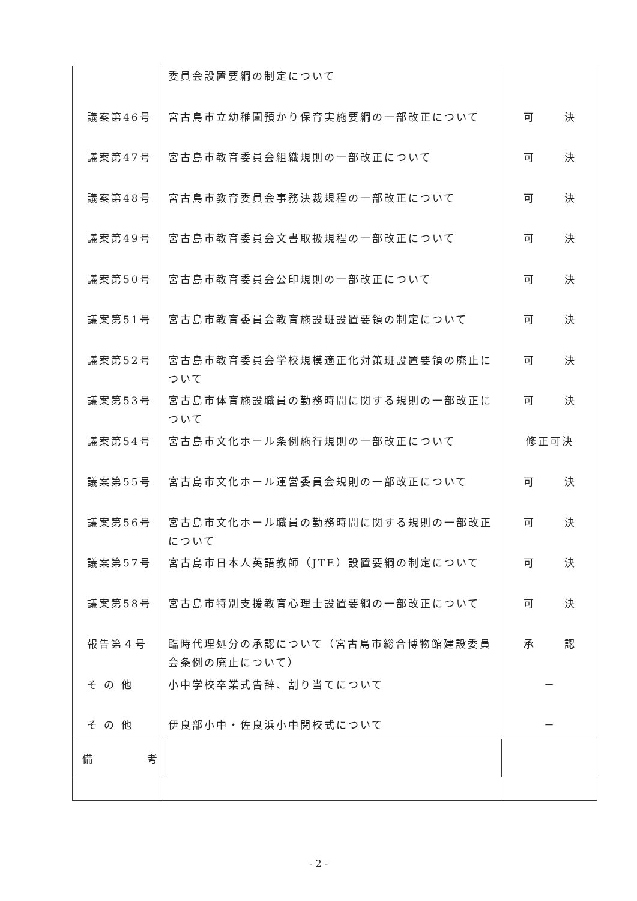| | 委員会設置要綱の制定について | |
| 議案第46号 | 宮古島市立幼稚園預かり保育実施要綱の一部改正について | 可 決 |
| 議案第47号 | 宮古島市教育委員会組織規則の一部改正について | 可 決 |
| 議案第48号 | 宮古島市教育委員会事務決裁規程の一部改正について | 可 決 |
| 議案第49号 | 宮古島市教育委員会文書取扱規程の一部改正について | 可 決 |
| 議案第50号 | 宮古島市教育委員会公印規則の一部改正について | 可 決 |
| 議案第51号 | 宮古島市教育委員会教育施設班設置要領の制定について | 可 決 |
| 議案第52号 | 宮古島市教育委員会学校規模適正化対策班設置要領の廃止について | 可 決 |
| 議案第53号 | 宮古島市体育施設職員の勤務時間に関する規則の一部改正について | 可 決 |
| 議案第54号 | 宮古島市文化ホール条例施行規則の一部改正について | 修正可決 |
| 議案第55号 | 宮古島市文化ホール運営委員会規則の一部改正について | 可 決 |
| 議案第56号 | 宮古島市文化ホール職員の勤務時間に関する規則の一部改正について | 可 決 |
| 議案第57号 | 宮古島市日本人英語教師（JTE）設置要綱の制定について | 可 決 |
| 議案第58号 | 宮古島市特別支援教育心理士設置要綱の一部改正について | 可 決 |
| 報告第４号 | 臨時代理処分の承認について（宮古島市総合博物館建設委員会条例の廃止について） | 承 認 |
| そ の 他 | 小中学校卒業式告辞、割り当てについて | － |
| そ の 他 | 伊良部小中・佐良浜小中閉校式について | － |
| 備 考 | | |
- 2 -